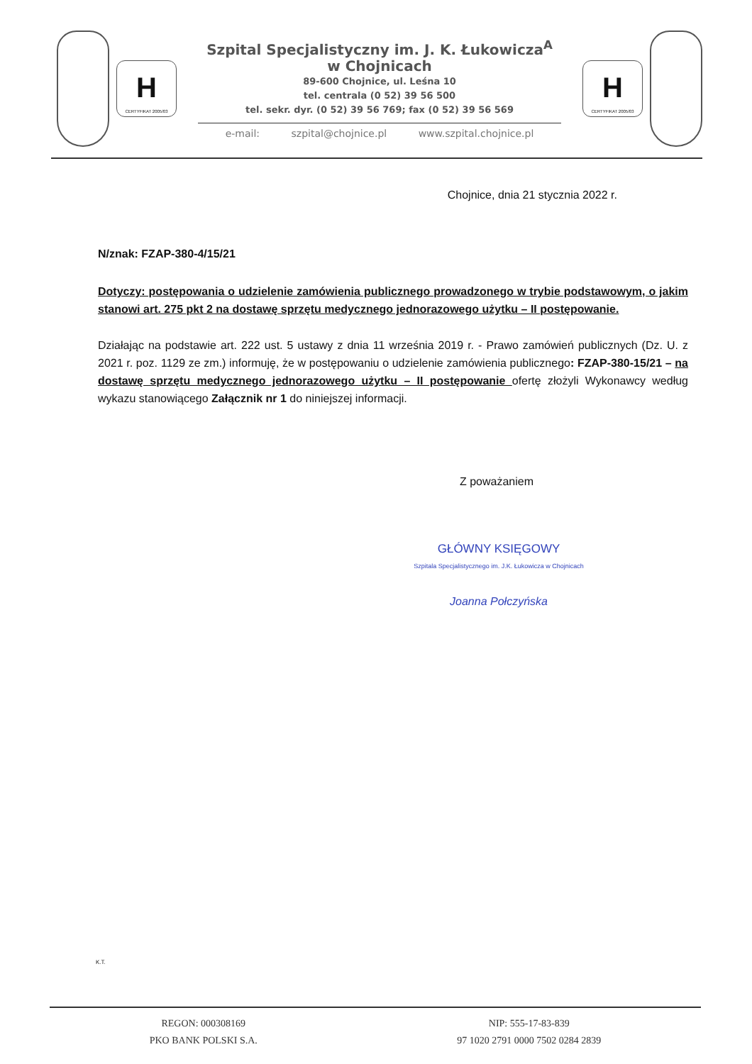H
CERTYFIKAT 2005/03
Szpital Specjalistyczny im. J. K. Łukowicza<sup>A</sup>
w Chojnicach
89-600 Chojnice, ul. Leśna 10
tel. centrala (0 52) 39 56 500
tel. sekr. dyr. (0 52) 39 56 769; fax (0 52) 39 56 569
e-mail: szpital@chojnice.pl www.szpital.chojnice.pl
H
CERTYFIKAT 2005/03
Chojnice, dnia 21 stycznia 2022 r.
N/znak: FZAP-380-4/15/21
Dotyczy: postępowania o udzielenie zamówienia publicznego prowadzonego w trybie podstawowym, o jakim stanowi art. 275 pkt 2 na dostawę sprzętu medycznego jednorazowego użytku – II postępowanie.
Działając na podstawie art. 222 ust. 5 ustawy z dnia 11 września 2019 r. - Prawo zamówień publicznych (Dz. U. z 2021 r. poz. 1129 ze zm.) informuję, że w postępowaniu o udzielenie zamówienia publicznego: FZAP-380-15/21 – na dostawę sprzętu medycznego jednorazowego użytku – II postępowanie ofertę złożyli Wykonawcy według wykazu stanowiącego Załącznik nr 1 do niniejszej informacji.
Z poważaniem
GŁÓWNY KSIĘGOWY
Szpitala Specjalistycznego im. J.K. Łukowicza w Chojnicach
Joanna Połczyńska
K.T.
REGON: 000308169
PKO BANK POLSKI S.A.
NIP: 555-17-83-839
97 1020 2791 0000 7502 0284 2839